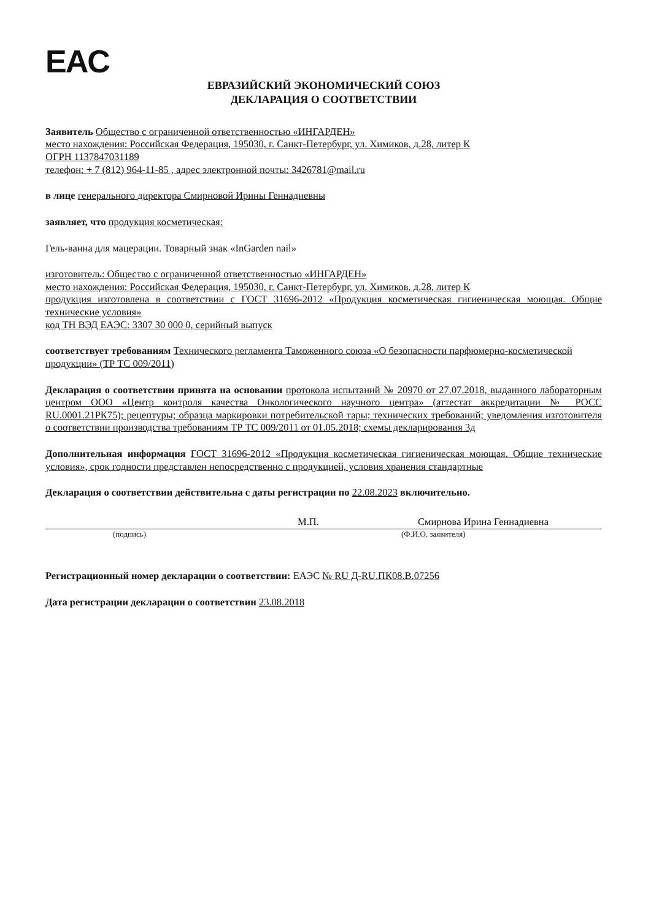EAC
ЕВРАЗИЙСКИЙ ЭКОНОМИЧЕСКИЙ СОЮЗ
ДЕКЛАРАЦИЯ О СООТВЕТСТВИИ
Заявитель Общество с ограниченной ответственностью «ИНГАРДЕН»
место нахождения: Российская Федерация, 195030, г. Санкт-Петербург, ул. Химиков, д.28, литер К
ОГРН 1137847031189
телефон: + 7 (812) 964-11-85 , адрес электронной почты: 3426781@mail.ru
в лице генерального директора Смирновой Ирины Геннадиевны
заявляет, что продукция косметическая:
Гель-ванна для мацерации. Товарный знак «InGarden nail»
изготовитель: Общество с ограниченной ответственностью «ИНГАРДЕН»
место нахождения: Российская Федерация, 195030, г. Санкт-Петербург, ул. Химиков, д.28, литер К
продукция изготовлена в соответствии с ГОСТ 31696-2012 «Продукция косметическая гигиеническая моющая. Общие технические условия»
код ТН ВЭД ЕАЭС: 3307 30 000 0, серийный выпуск
соответствует требованиям Технического регламента Таможенного союза «О безопасности парфюмерно-косметической продукции» (ТР ТС 009/2011)
Декларация о соответствии принята на основании протокола испытаний № 20970 от 27.07.2018, выданного лабораторным центром ООО «Центр контроля качества Онкологического научного центра» (аттестат аккредитации № РОСС RU.0001.21РК75); рецептуры; образца маркировки потребительской тары; технических требований; уведомления изготовителя о соответствии производства требованиям ТР ТС 009/2011 от 01.05.2018; схемы декларирования 3д
Дополнительная информация ГОСТ 31696-2012 «Продукция косметическая гигиеническая моющая. Общие технические условия», срок годности представлен непосредственно с продукцией, условия хранения стандартные
Декларация о соответствии действительна с даты регистрации по 22.08.2023 включительно.
М.П. Смирнова Ирина Геннадиевна
(подпись) (Ф.И.О. заявителя)
Регистрационный номер декларации о соответствии: ЕАЭС № RU Д-RU.ПК08.В.07256
Дата регистрации декларации о соответствии 23.08.2018